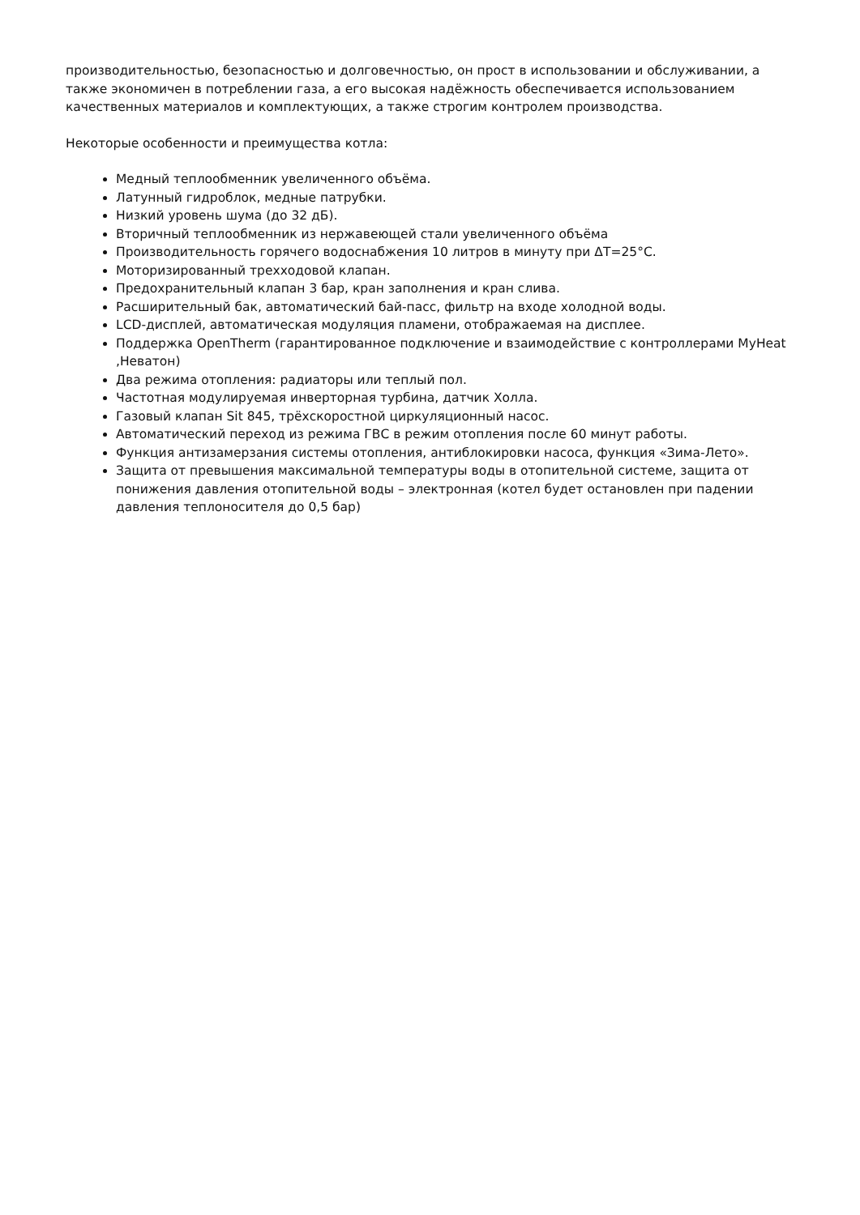производительностью, безопасностью и долговечностью, он прост в использовании и обслуживании, а также экономичен в потреблении газа, а его высокая надёжность обеспечивается использованием качественных материалов и комплектующих, а также строгим контролем производства.
Некоторые особенности и преимущества котла:
Медный теплообменник увеличенного объёма.
Латунный гидроблок, медные патрубки.
Низкий уровень шума (до 32 дБ).
Вторичный теплообменник из нержавеющей стали увеличенного объёма
Производительность горячего водоснабжения 10 литров в минуту при ΔT=25°C.
Моторизированный трехходовой клапан.
Предохранительный клапан 3 бар, кран заполнения и кран слива.
Расширительный бак, автоматический бай-пасс, фильтр на входе холодной воды.
LCD-дисплей, автоматическая модуляция пламени, отображаемая на дисплее.
Поддержка OpenTherm (гарантированное подключение и взаимодействие с контроллерами MyHeat ,Неватон)
Два режима отопления: радиаторы или теплый пол.
Частотная модулируемая инверторная турбина, датчик Холла.
Газовый клапан Sit 845, трёхскоростной циркуляционный насос.
Автоматический переход из режима ГВС в режим отопления после 60 минут работы.
Функция антизамерзания системы отопления, антиблокировки насоса, функция «Зима-Лето».
Защита от превышения максимальной температуры воды в отопительной системе, защита от понижения давления отопительной воды – электронная (котел будет остановлен при падении давления теплоносителя до 0,5 бар)